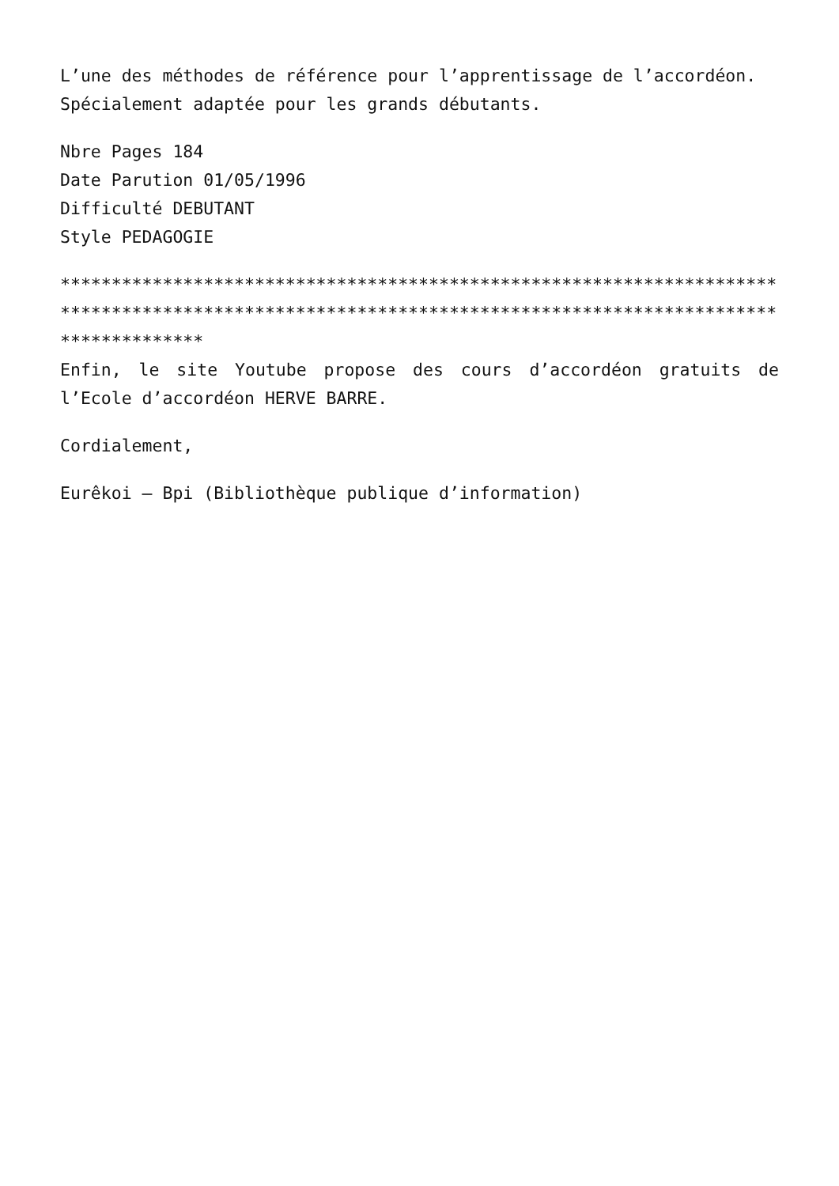L’une des méthodes de référence pour l’apprentissage de l’accordéon.
Spécialement adaptée pour les grands débutants.
Nbre Pages 184
Date Parution 01/05/1996
Difficulté DEBUTANT
Style PEDAGOGIE
**********************************************************************************************************************************************************
Enfin, le site Youtube propose des cours d’accordéon gratuits de l’Ecole d’accordéon HERVE BARRE.
Cordialement,
Eurêkoi – Bpi (Bibliothèque publique d’information)